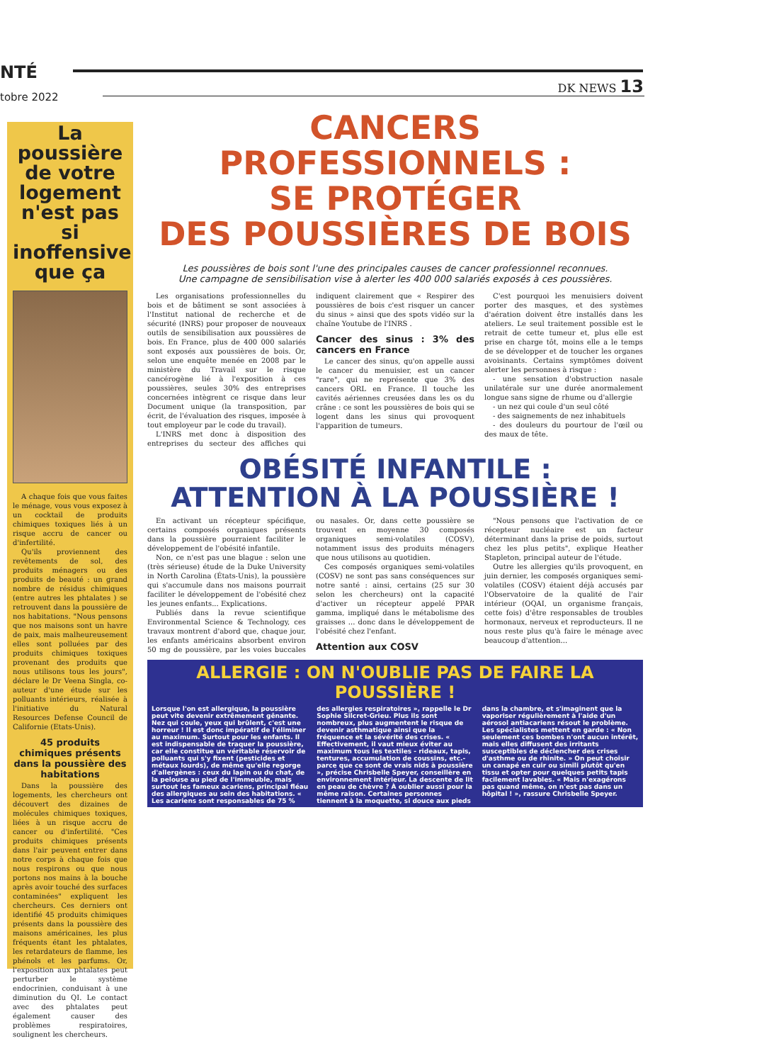NTÉ
tobre 2022
DK NEWS 13
La poussière de votre logement n'est pas si inoffensive que ça
A chaque fois que vous faites le ménage, vous vous exposez à un cocktail de produits chimiques toxiques liés à un risque accru de cancer ou d'infertilité.
Qu'ils proviennent des revêtements de sol, des produits ménagers ou des produits de beauté : un grand nombre de résidus chimiques (entre autres les phtalates ) se retrouvent dans la poussière de nos habitations. "Nous pensons que nos maisons sont un havre de paix, mais malheureusement elles sont polluées par des produits chimiques toxiques provenant des produits que nous utilisons tous les jours", déclare le Dr Veena Singla, co-auteur d'une étude sur les polluants intérieurs, réalisée à l'initiative du Natural Resources Defense Council de Californie (Etats-Unis).
45 produits chimiques présents dans la poussière des habitations
Dans la poussière des logements, les chercheurs ont découvert des dizaines de molécules chimiques toxiques, liées à un risque accru de cancer ou d'infertilité. "Ces produits chimiques présents dans l'air peuvent entrer dans notre corps à chaque fois que nous respirons ou que nous portons nos mains à la bouche après avoir touché des surfaces contaminées" expliquent les chercheurs. Ces derniers ont identifié 45 produits chimiques présents dans la poussière des maisons américaines, les plus fréquents étant les phtalates, les retardateurs de flamme, les phénols et les parfums. Or, l'exposition aux phtalates peut perturber le système endocrinien, conduisant à une diminution du QI. Le contact avec des phtalates peut également causer des problèmes respiratoires, soulignent les chercheurs.
CANCERS PROFESSIONNELS :
SE PROTÉGER
DES POUSSIÈRES DE BOIS
Les poussières de bois sont l'une des principales causes de cancer professionnel reconnues.
Une campagne de sensibilisation vise à alerter les 400 000 salariés exposés à ces poussières.
Les organisations professionnelles du bois et de bâtiment se sont associées à l'Institut national de recherche et de sécurité (INRS) pour proposer de nouveaux outils de sensibilisation aux poussières de bois. En France, plus de 400 000 salariés sont exposés aux poussières de bois. Or, selon une enquête menée en 2008 par le ministère du Travail sur le risque cancérogène lié à l'exposition à ces poussières, seules 30% des entreprises concernées intègrent ce risque dans leur Document unique (la transposition, par écrit, de l'évaluation des risques, imposée à tout employeur par le code du travail).
L'INRS met donc à disposition des entreprises du secteur des affiches qui indiquent clairement que « Respirer des poussières de bois c'est risquer un cancer du sinus » ainsi que des spots vidéo sur la chaîne Youtube de l'INRS .
Cancer des sinus : 3% des cancers en France
Le cancer des sinus, qu'on appelle aussi le cancer du menuisier, est un cancer "rare", qui ne représente que 3% des cancers ORL en France. Il touche les cavités aériennes creusées dans les os du crâne : ce sont les poussières de bois qui se logent dans les sinus qui provoquent l'apparition de tumeurs.
C'est pourquoi les menuisiers doivent porter des masques, et des systèmes d'aération doivent être installés dans les ateliers. Le seul traitement possible est le retrait de cette tumeur et, plus elle est prise en charge tôt, moins elle a le temps de se développer et de toucher les organes avoisinants. Certains symptômes doivent alerter les personnes à risque :
- une sensation d'obstruction nasale unilatérale sur une durée anormalement longue sans signe de rhume ou d'allergie
- un nez qui coule d'un seul côté
- des saignements de nez inhabituels
- des douleurs du pourtour de l'œil ou des maux de tête.
OBÉSITÉ INFANTILE :
ATTENTION À LA POUSSIÈRE !
En activant un récepteur spécifique, certains composés organiques présents dans la poussière pourraient faciliter le développement de l'obésité infantile.
Non, ce n'est pas une blague : selon une (très sérieuse) étude de la Duke University in North Carolina (États-Unis), la poussière qui s'accumule dans nos maisons pourrait faciliter le développement de l'obésité chez les jeunes enfants... Explications.
Publiés dans la revue scientifique Environmental Science & Technology, ces travaux montrent d'abord que, chaque jour, les enfants américains absorbent environ 50 mg de poussière, par les voies buccales ou nasales. Or, dans cette poussière se trouvent en moyenne 30 composés organiques semi-volatiles (COSV), notamment issus des produits ménagers que nous utilisons au quotidien.
Ces composés organiques semi-volatiles (COSV) ne sont pas sans conséquences sur notre santé : ainsi, certains (25 sur 30 selon les chercheurs) ont la capacité d'activer un récepteur appelé PPAR gamma, impliqué dans le métabolisme des graisses ... donc dans le développement de l'obésité chez l'enfant.
Attention aux COSV
"Nous pensons que l'activation de ce récepteur nucléaire est un facteur déterminant dans la prise de poids, surtout chez les plus petits", explique Heather Stapleton, principal auteur de l'étude.
Outre les allergies qu'ils provoquent, en juin dernier, les composés organiques semi-volatiles (COSV) étaient déjà accusés par l'Observatoire de la qualité de l'air intérieur (OQAI, un organisme français, cette fois) d'être responsables de troubles hormonaux, nerveux et reproducteurs. Il ne nous reste plus qu'à faire le ménage avec beaucoup d'attention...
ALLERGIE : ON N'OUBLIE PAS DE FAIRE LA POUSSIÈRE !
Lorsque l'on est allergique, la poussière peut vite devenir extrêmement gênante. Nez qui coule, yeux qui brûlent, c'est une horreur ! Il est donc impératif de l'éliminer au maximum. Surtout pour les enfants. Il est indispensable de traquer la poussière, car elle constitue un véritable réservoir de polluants qui s'y fixent (pesticides et métaux lourds), de même qu'elle regorge d'allergènes : ceux du lapin ou du chat, de la pelouse au pied de l'immeuble, mais surtout les fameux acariens, principal fléau des allergiques au sein des habitations. « Les acariens sont responsables de 75 % des allergies respiratoires », rappelle le Dr Sophie Silcret-Grieu. Plus ils sont nombreux, plus augmentent le risque de devenir asthmatique ainsi que la fréquence et la sévérité des crises. « Effectivement, il vaut mieux éviter au maximum tous les textiles - rideaux, tapis, tentures, accumulation de coussins, etc.- parce que ce sont de vrais nids à poussière », précise Chrisbelle Speyer, conseillère en environnement intérieur. La descente de lit en peau de chèvre ? À oublier aussi pour la même raison. Certaines personnes tiennent à la moquette, si douce aux pieds dans la chambre, et s'imaginent que la vaporiser régulièrement à l'aide d'un aérosol antiacariens résout le problème. Les spécialistes mettent en garde : « Non seulement ces bombes n'ont aucun intérêt, mais elles diffusent des irritants susceptibles de déclencher des crises d'asthme ou de rhinite. » On peut choisir un canapé en cuir ou simili plutôt qu'en tissu et opter pour quelques petits tapis facilement lavables. « Mais n'exagérons pas quand même, on n'est pas dans un hôpital ! », rassure Chrisbelle Speyer.